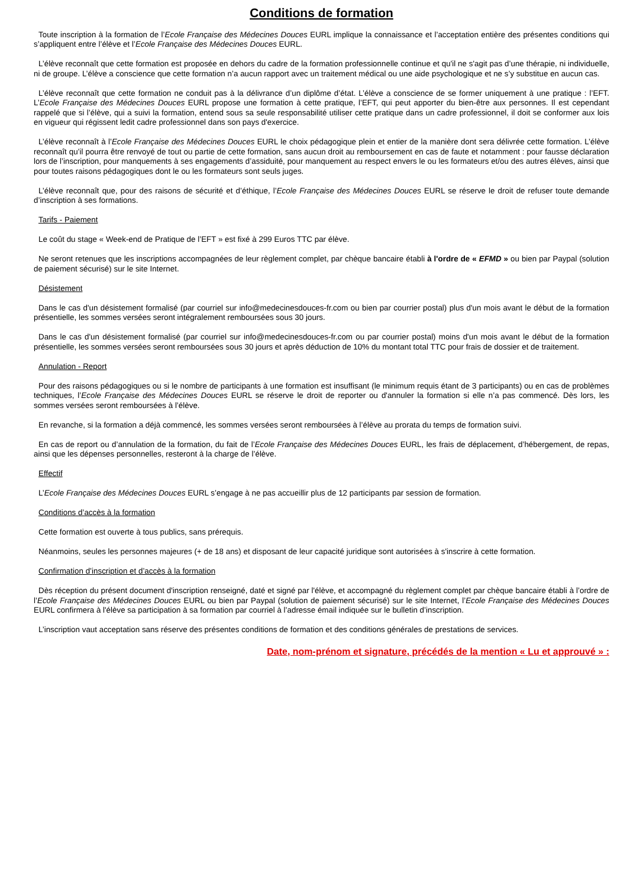Conditions de formation
Toute inscription à la formation de l’Ecole Française des Médecines Douces EURL implique la connaissance et l’acceptation entière des présentes conditions qui s’appliquent entre l’élève et l’Ecole Française des Médecines Douces EURL.
L’élève reconnaît que cette formation est proposée en dehors du cadre de la formation professionnelle continue et qu'il ne s'agit pas d’une thérapie, ni individuelle, ni de groupe. L’élève a conscience que cette formation n’a aucun rapport avec un traitement médical ou une aide psychologique et ne s’y substitue en aucun cas.
L’élève reconnaît que cette formation ne conduit pas à la délivrance d’un diplôme d’état. L’élève a conscience de se former uniquement à une pratique : l’EFT. L’Ecole Française des Médecines Douces EURL propose une formation à cette pratique, l’EFT, qui peut apporter du bien-être aux personnes. Il est cependant rappelé que si l’élève, qui a suivi la formation, entend sous sa seule responsabilité utiliser cette pratique dans un cadre professionnel, il doit se conformer aux lois en vigueur qui régissent ledit cadre professionnel dans son pays d'exercice.
L’élève reconnaît à l’Ecole Française des Médecines Douces EURL le choix pédagogique plein et entier de la manière dont sera délivrée cette formation. L’élève reconnaît qu’il pourra être renvoyé de tout ou partie de cette formation, sans aucun droit au remboursement en cas de faute et notamment : pour fausse déclaration lors de l’inscription, pour manquements à ses engagements d’assiduité, pour manquement au respect envers le ou les formateurs et/ou des autres élèves, ainsi que pour toutes raisons pédagogiques dont le ou les formateurs sont seuls juges.
L’élève reconnaît que, pour des raisons de sécurité et d’éthique, l’Ecole Française des Médecines Douces EURL se réserve le droit de refuser toute demande d’inscription à ses formations.
Tarifs - Paiement
Le coût du stage « Week-end de Pratique de l’EFT » est fixé à 299 Euros TTC par élève.
Ne seront retenues que les inscriptions accompagnées de leur règlement complet, par chèque bancaire établi à l'ordre de « EFMD » ou bien par Paypal (solution de paiement sécurisé) sur le site Internet.
Désistement
Dans le cas d'un désistement formalisé (par courriel sur info@medecinesdouces-fr.com ou bien par courrier postal) plus d'un mois avant le début de la formation présentielle, les sommes versées seront intégralement remboursées sous 30 jours.
Dans le cas d'un désistement formalisé (par courriel sur info@medecinesdouces-fr.com ou par courrier postal) moins d'un mois avant le début de la formation présentielle, les sommes versées seront remboursées sous 30 jours et après déduction de 10% du montant total TTC pour frais de dossier et de traitement.
Annulation - Report
Pour des raisons pédagogiques ou si le nombre de participants à une formation est insuffisant (le minimum requis étant de 3 participants) ou en cas de problèmes techniques, l’Ecole Française des Médecines Douces EURL se réserve le droit de reporter ou d'annuler la formation si elle n’a pas commencé. Dès lors, les sommes versées seront remboursées à l’élève.
En revanche, si la formation a déjà commencé, les sommes versées seront remboursées à l’élève au prorata du temps de formation suivi.
En cas de report ou d’annulation de la formation, du fait de l’Ecole Française des Médecines Douces EURL, les frais de déplacement, d’hébergement, de repas, ainsi que les dépenses personnelles, resteront à la charge de l’élève.
Effectif
L’Ecole Française des Médecines Douces EURL s’engage à ne pas accueillir plus de 12 participants par session de formation.
Conditions d’accès à la formation
Cette formation est ouverte à tous publics, sans prérequis.
Néanmoins, seules les personnes majeures (+ de 18 ans) et disposant de leur capacité juridique sont autorisées à s'inscrire à cette formation.
Confirmation d’inscription et d’accès à la formation
Dès réception du présent document d'inscription renseigné, daté et signé par l'élève, et accompagné du règlement complet par chèque bancaire établi à l’ordre de l’Ecole Française des Médecines Douces EURL ou bien par Paypal (solution de paiement sécurisé) sur le site Internet, l’Ecole Française des Médecines Douces EURL confirmera à l'élève sa participation à sa formation par courriel à l’adresse émail indiquée sur le bulletin d’inscription.
L’inscription vaut acceptation sans réserve des présentes conditions de formation et des conditions générales de prestations de services.
Date, nom-prénom et signature, précédés de la mention « Lu et approuvé » :